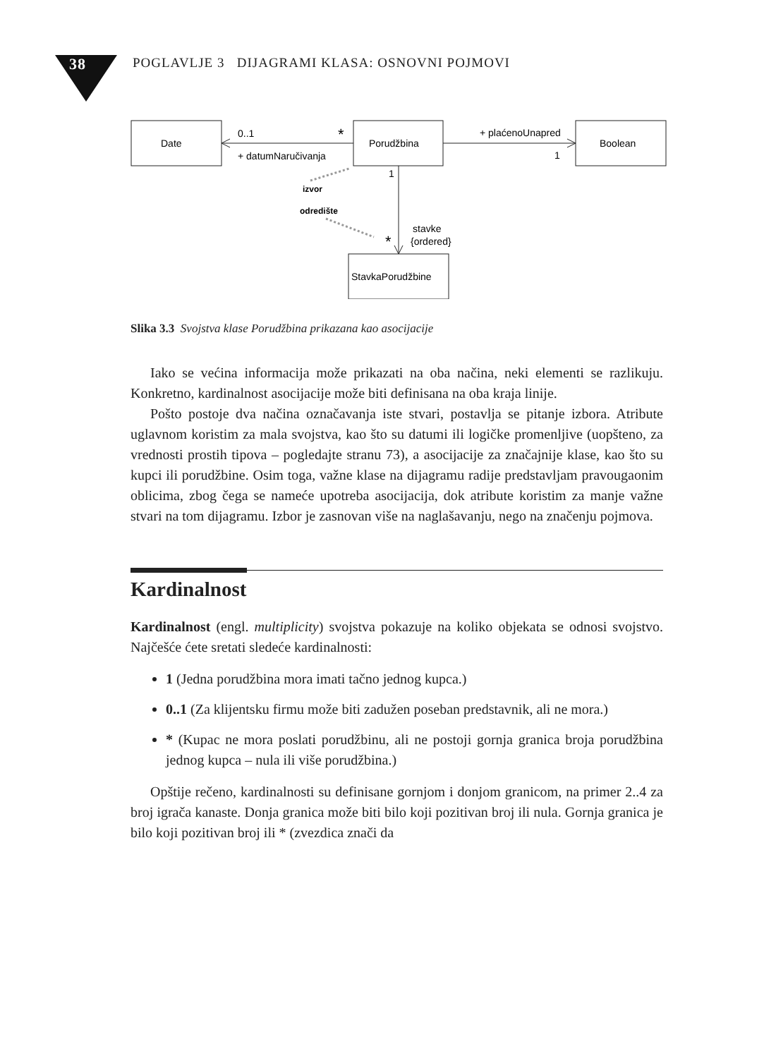38 POGLAVLJE 3 DIJAGRAMI KLASA: OSNOVNI POJMOVI
Date
Porudžbina
Boolean
StavkaPorudžbine
0..1
*
+ datumNaručivanja
+ plaćenoUnapred
1
1
izvor
odredište
*
stavke
{ordered}
Slika 3.3 Svojstva klase Porudžbina prikazana kao asocijacije
Iako se većina informacija može prikazati na oba načina, neki elementi se razlikuju. Konkretno, kardinalnost asocijacije može biti definisana na oba kraja linije.
Pošto postoje dva načina označavanja iste stvari, postavlja se pitanje izbora. Atribute uglavnom koristim za mala svojstva, kao što su datumi ili logičke promenljive (uopšteno, za vrednosti prostih tipova – pogledajte stranu 73), a asocijacije za značajnije klase, kao što su kupci ili porudžbine. Osim toga, važne klase na dijagramu radije predstavljam pravougaonim oblicima, zbog čega se nameće upotreba asocijacija, dok atribute koristim za manje važne stvari na tom dijagramu. Izbor je zasnovan više na naglašavanju, nego na značenju pojmova.
Kardinalnost
Kardinalnost (engl. multiplicity) svojstva pokazuje na koliko objekata se odnosi svojstvo. Najčešće ćete sretati sledeće kardinalnosti:
1 (Jedna porudžbina mora imati tačno jednog kupca.)
0..1 (Za klijentsku firmu može biti zadužen poseban predstavnik, ali ne mora.)
* (Kupac ne mora poslati porudžbinu, ali ne postoji gornja granica broja porudžbina jednog kupca – nula ili više porudžbina.)
Opštije rečeno, kardinalnosti su definisane gornjom i donjom granicom, na primer 2..4 za broj igrača kanaste. Donja granica može biti bilo koji pozitivan broj ili nula. Gornja granica je bilo koji pozitivan broj ili * (zvezdica znači da